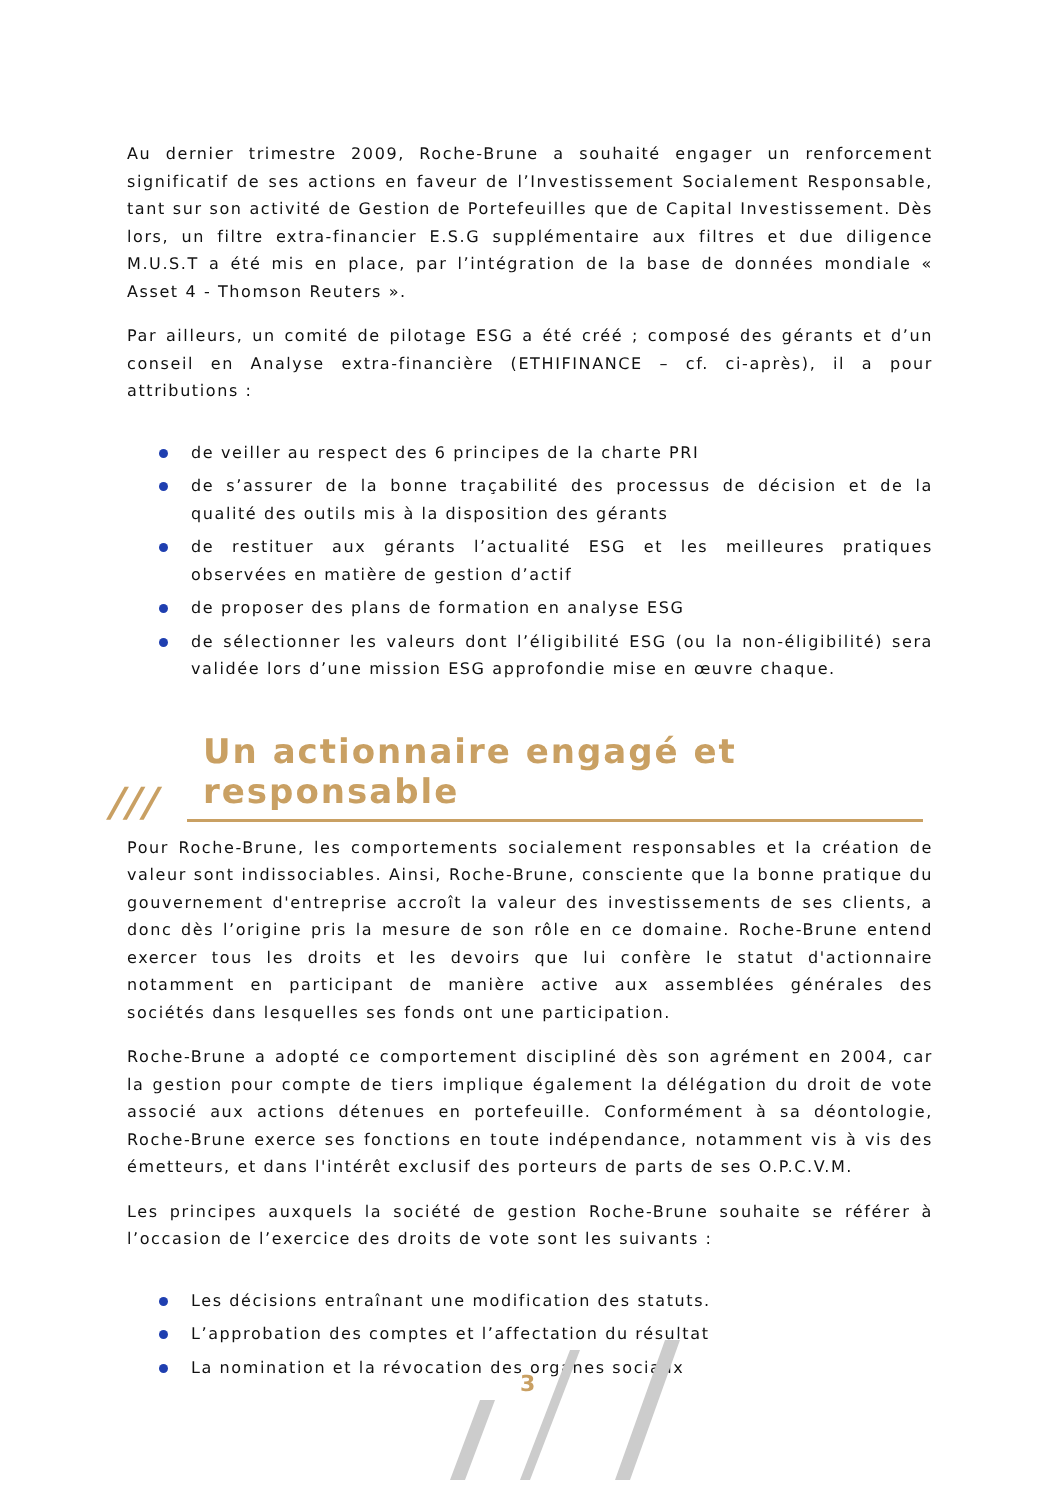Au dernier trimestre 2009, Roche-Brune a souhaité engager un renforcement significatif de ses actions en faveur de l’Investissement Socialement Responsable, tant sur son activité de Gestion de Portefeuilles que de Capital Investissement. Dès lors, un filtre extra-financier E.S.G supplémentaire aux filtres et due diligence M.U.S.T a été mis en place, par l’intégration de la base de données mondiale « Asset 4 - Thomson Reuters ».
Par ailleurs, un comité de pilotage ESG a été créé ; composé des gérants et d’un conseil en Analyse extra-financière (ETHIFINANCE – cf. ci-après), il a pour attributions :
de veiller au respect des 6 principes de la charte PRI
de s’assurer de la bonne traçabilité des processus de décision et de la qualité des outils mis à la disposition des gérants
de restituer aux gérants l’actualité ESG et les meilleures pratiques observées en matière de gestion d’actif
de proposer des plans de formation en analyse ESG
de sélectionner les valeurs dont l’éligibilité ESG (ou la non-éligibilité) sera validée lors d’une mission ESG approfondie mise en œuvre chaque.
/// Un actionnaire engagé et responsable
Pour Roche-Brune, les comportements socialement responsables et la création de valeur sont indissociables. Ainsi, Roche-Brune, consciente que la bonne pratique du gouvernement d'entreprise accroît la valeur des investissements de ses clients, a donc dès l’origine pris la mesure de son rôle en ce domaine. Roche-Brune entend exercer tous les droits et les devoirs que lui confère le statut d'actionnaire notamment en participant de manière active aux assemblées générales des sociétés dans lesquelles ses fonds ont une participation.
Roche-Brune a adopté ce comportement discipliné dès son agrément en 2004, car la gestion pour compte de tiers implique également la délégation du droit de vote associé aux actions détenues en portefeuille. Conformément à sa déontologie, Roche-Brune exerce ses fonctions en toute indépendance, notamment vis à vis des émetteurs, et dans l'intérêt exclusif des porteurs de parts de ses O.P.C.V.M.
Les principes auxquels la société de gestion Roche-Brune souhaite se référer à l’occasion de l’exercice des droits de vote sont les suivants :
Les décisions entraînant une modification des statuts.
L’approbation des comptes et l’affectation du résultat
La nomination et la révocation des organes sociaux
3